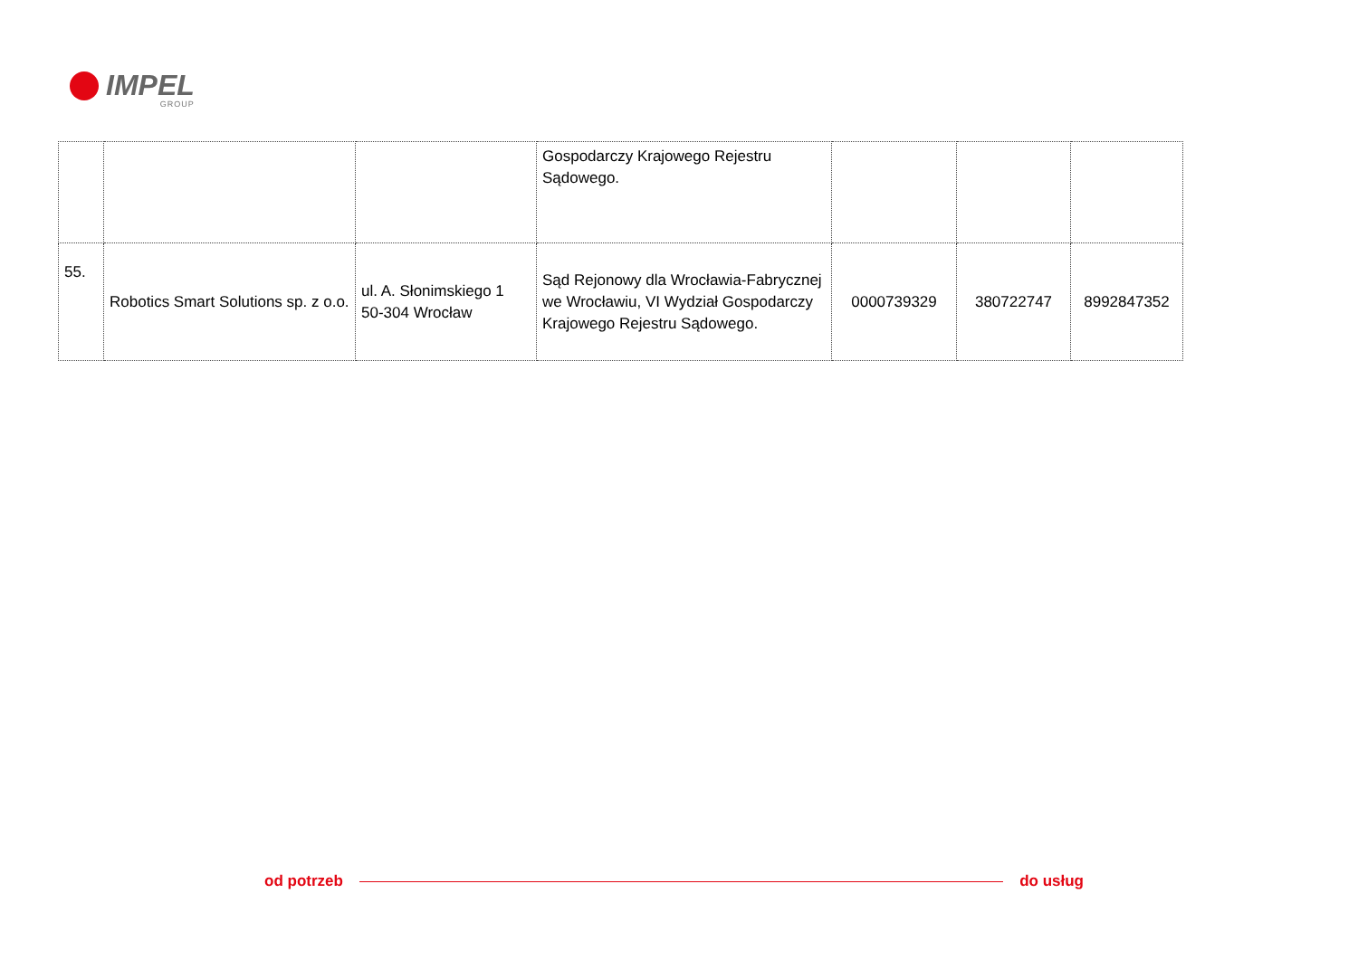IMPEL
GROUP
| | | | Gospodarczy Krajowego Rejestru Sądowego. | | | |
| 55. | Robotics Smart Solutions sp. z o.o. | ul. A. Słonimskiego 1 50-304 Wrocław | Sąd Rejonowy dla Wrocławia-Fabrycznej we Wrocławiu, VI Wydział Gospodarczy Krajowego Rejestru Sądowego. | 0000739329 | 380722747 | 8992847352 |
od potrzeb do usług